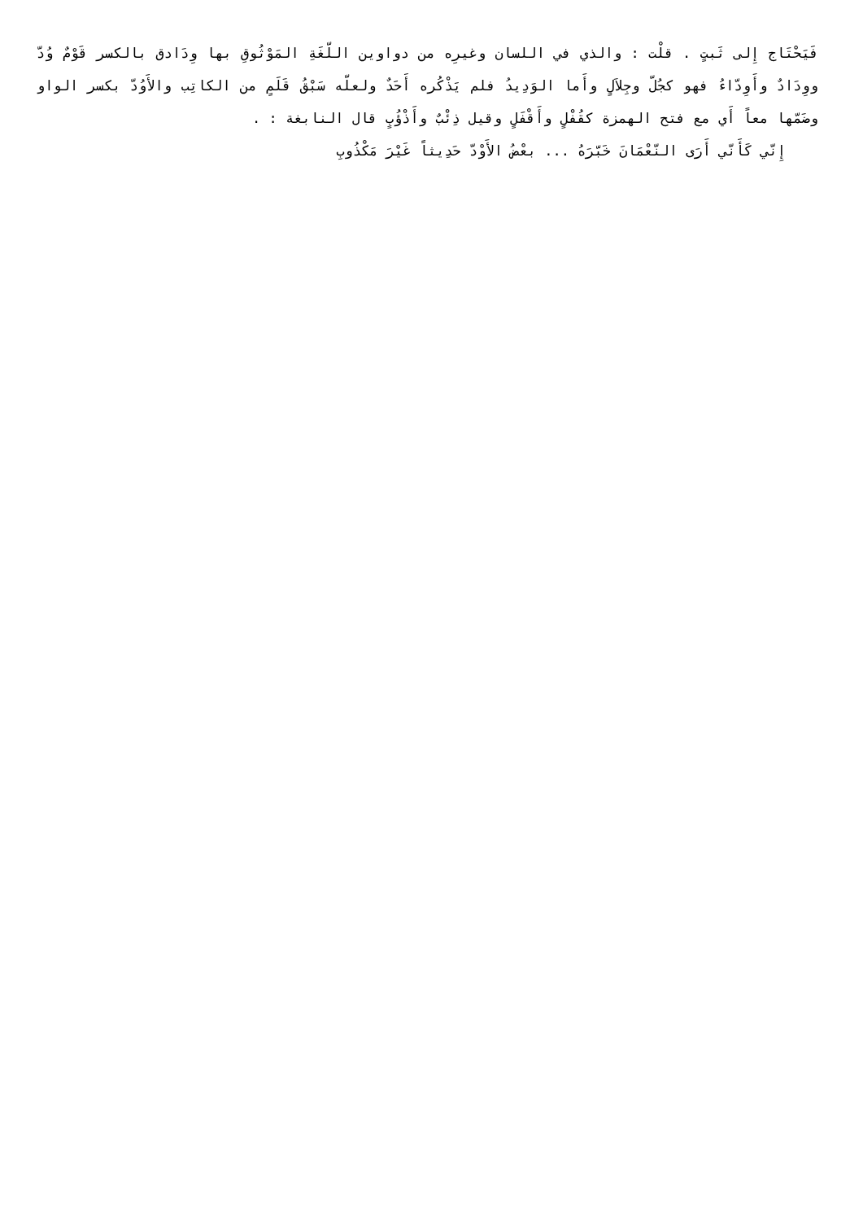فَيَحْتَاج إِلى ثَبتٍ . قلْت : والذي في اللسان وغيرِه من دواوين اللّغَةِ المَوْثُوقِ بها وِدَادق بالكسر قَوْمٌ وُدّ ووِدَادٌ وأَوِدّاءُ فهو كجُلّ وجِلاَلٍ وأَما الوَدِيدُ فلم يَذْكُره أَحَدٌ ولعلّه سَبْقُ قَلَمٍ من الكاتِب والأَوُدّ بكسر الواو وضَمّها معاً أَي مع فتح الهمزة كقُفْلٍ وأَقْفَلٍ وقيل ذِئْبٌ وأَذْؤُبٍ قال النابغة : .
إِنّي كَأَنّي أَرَى النّعْمَانَ خَبّرَهُ ... بعْضُ الأَوْدّ حَدِيثاً غَيْرَ مَكْذُوبِ